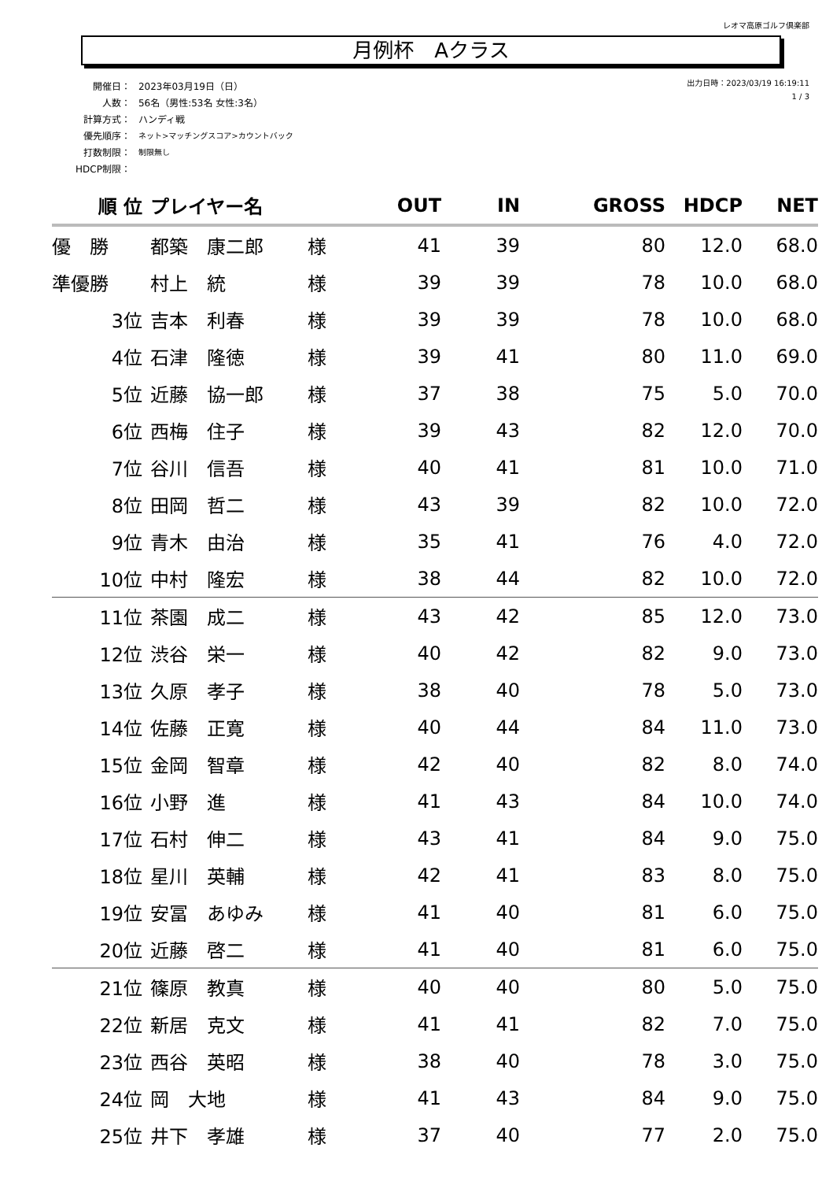レオマ高原ゴルフ倶楽部
月例杯　Aクラス
| 開催日： | 2023年03月19日（日） |
| 人数： | 56名（男性:53名 女性:3名） |
| 計算方式： | ハンディ戦 |
| 優先順序： | ネット>マッチングスコア>カウントバック |
| 打数制限： | 制限無し |
| HDCP制限： | |
出力日時：2023/03/19 16:19:11
1 / 3
| 順 位 | プレイヤー名 | | OUT | IN | GROSS | HDCP | NET |
| --- | --- | --- | --- | --- | --- | --- | --- |
| 優 勝 | 都築 康二郎 | 様 | 41 | 39 | 80 | 12.0 | 68.0 |
| 準優勝 | 村上 統 | 様 | 39 | 39 | 78 | 10.0 | 68.0 |
| 3位 | 吉本 利春 | 様 | 39 | 39 | 78 | 10.0 | 68.0 |
| 4位 | 石津 隆徳 | 様 | 39 | 41 | 80 | 11.0 | 69.0 |
| 5位 | 近藤 協一郎 | 様 | 37 | 38 | 75 | 5.0 | 70.0 |
| 6位 | 西梅 住子 | 様 | 39 | 43 | 82 | 12.0 | 70.0 |
| 7位 | 谷川 信吾 | 様 | 40 | 41 | 81 | 10.0 | 71.0 |
| 8位 | 田岡 哲二 | 様 | 43 | 39 | 82 | 10.0 | 72.0 |
| 9位 | 青木 由治 | 様 | 35 | 41 | 76 | 4.0 | 72.0 |
| 10位 | 中村 隆宏 | 様 | 38 | 44 | 82 | 10.0 | 72.0 |
| 11位 | 茶園 成二 | 様 | 43 | 42 | 85 | 12.0 | 73.0 |
| 12位 | 渋谷 栄一 | 様 | 40 | 42 | 82 | 9.0 | 73.0 |
| 13位 | 久原 孝子 | 様 | 38 | 40 | 78 | 5.0 | 73.0 |
| 14位 | 佐藤 正寛 | 様 | 40 | 44 | 84 | 11.0 | 73.0 |
| 15位 | 金岡 智章 | 様 | 42 | 40 | 82 | 8.0 | 74.0 |
| 16位 | 小野 進 | 様 | 41 | 43 | 84 | 10.0 | 74.0 |
| 17位 | 石村 伸二 | 様 | 43 | 41 | 84 | 9.0 | 75.0 |
| 18位 | 星川 英輔 | 様 | 42 | 41 | 83 | 8.0 | 75.0 |
| 19位 | 安冨 あゆみ | 様 | 41 | 40 | 81 | 6.0 | 75.0 |
| 20位 | 近藤 啓二 | 様 | 41 | 40 | 81 | 6.0 | 75.0 |
| 21位 | 篠原 教真 | 様 | 40 | 40 | 80 | 5.0 | 75.0 |
| 22位 | 新居 克文 | 様 | 41 | 41 | 82 | 7.0 | 75.0 |
| 23位 | 西谷 英昭 | 様 | 38 | 40 | 78 | 3.0 | 75.0 |
| 24位 | 岡 大地 | 様 | 41 | 43 | 84 | 9.0 | 75.0 |
| 25位 | 井下 孝雄 | 様 | 37 | 40 | 77 | 2.0 | 75.0 |